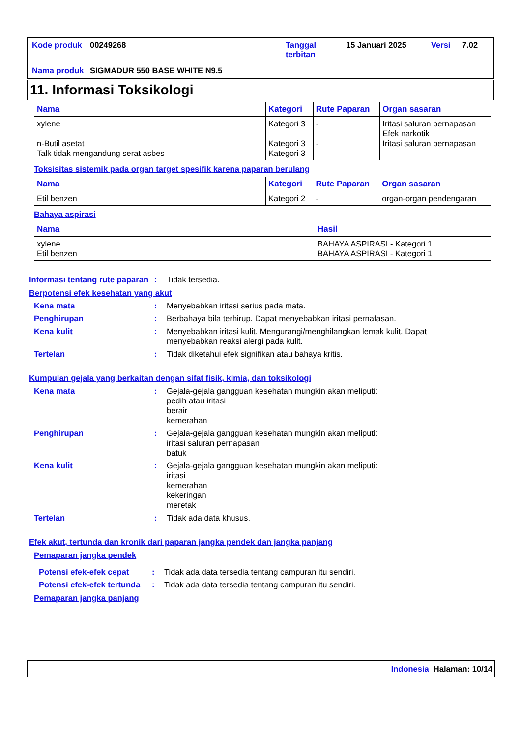| Kode produk | 00249268 | Tanggal terbitan | 15 Januari 2025 | Versi | 7.02 |
| Nama produk | SIGMADUR 550 BASE WHITE N9.5 | | | | |
11. Informasi Toksikologi
| Nama | Kategori | Rute Paparan | Organ sasaran |
| --- | --- | --- | --- |
| xylene n-Butil asetat Talk tidak mengandung serat asbes | Kategori 3 Kategori 3 Kategori 3 | - - - | Iritasi saluran pernapasan Efek narkotik Iritasi saluran pernapasan |
Toksisitas sistemik pada organ target spesifik karena paparan berulang
| Nama | Kategori | Rute Paparan | Organ sasaran |
| --- | --- | --- | --- |
| Etil benzen | Kategori 2 | - | organ-organ pendengaran |
Bahaya aspirasi
| Nama | Hasil |
| --- | --- |
| xylene Etil benzen | BAHAYA ASPIRASI - Kategori 1 BAHAYA ASPIRASI - Kategori 1 |
Informasi tentang rute paparan
: Tidak tersedia.
Berpotensi efek kesehatan yang akut
Kena mata : Menyebabkan iritasi serius pada mata.
Penghirupan : Berbahaya bila terhirup. Dapat menyebabkan iritasi pernafasan.
Kena kulit : Menyebabkan iritasi kulit. Mengurangi/menghilangkan lemak kulit. Dapat menyebabkan reaksi alergi pada kulit.
Tertelan : Tidak diketahui efek signifikan atau bahaya kritis.
Kumpulan gejala yang berkaitan dengan sifat fisik, kimia, dan toksikologi
Kena mata : Gejala-gejala gangguan kesehatan mungkin akan meliputi:
pedih atau iritasi
berair
kemerahan
Penghirupan : Gejala-gejala gangguan kesehatan mungkin akan meliputi:
iritasi saluran pernapasan
batuk
Kena kulit : Gejala-gejala gangguan kesehatan mungkin akan meliputi:
iritasi
kemerahan
kekeringan
meretak
Tertelan : Tidak ada data khusus.
Efek akut, tertunda dan kronik dari paparan jangka pendek dan jangka panjang
Pemaparan jangka pendek
Potensi efek-efek cepat : Tidak ada data tersedia tentang campuran itu sendiri.
Potensi efek-efek tertunda
: Tidak ada data tersedia tentang campuran itu sendiri.
Pemaparan jangka panjang
Indonesia Halaman: 10/14